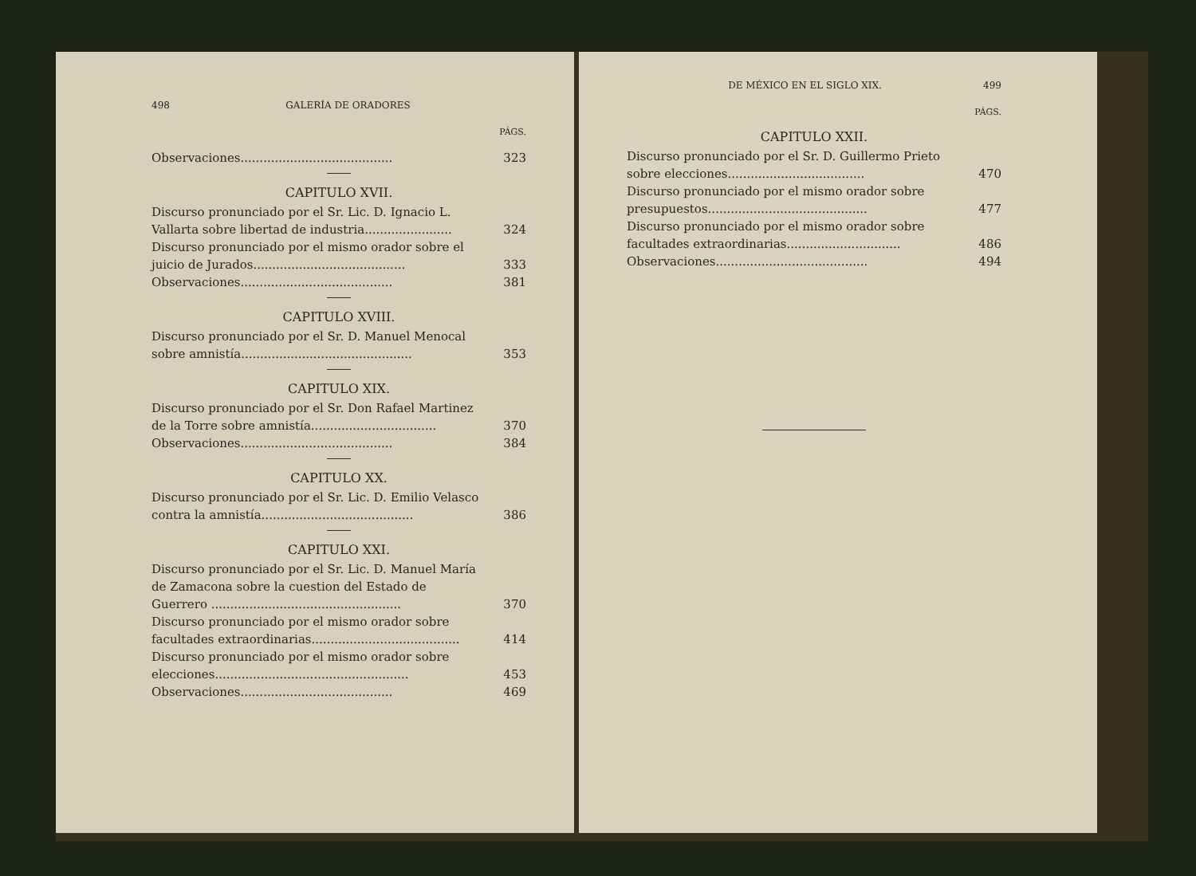498 GALERÍA DE ORADORES
PÁGS.
Observaciones........................................ 323
CAPITULO XVII.
Discurso pronunciado por el Sr. Lic. D. Ignacio L. Vallarta sobre libertad de industria....................... 324
Discurso pronunciado por el mismo orador sobre el juicio de Jurados........................................ 333
Observaciones........................................ 381
CAPITULO XVIII.
Discurso pronunciado por el Sr. D. Manuel Menocal sobre amnistía............................................. 353
CAPITULO XIX.
Discurso pronunciado por el Sr. Don Rafael Martinez de la Torre sobre amnistía................................. 370
Observaciones........................................ 384
CAPITULO XX.
Discurso pronunciado por el Sr. Lic. D. Emilio Velasco contra la amnistía........................................ 386
CAPITULO XXI.
Discurso pronunciado por el Sr. Lic. D. Manuel María de Zamacona sobre la cuestion del Estado de Guerrero .................................................. 370
Discurso pronunciado por el mismo orador sobre facultades extraordinarias....................................... 414
Discurso pronunciado por el mismo orador sobre elecciones................................................... 453
Observaciones........................................ 469
DE MÉXICO EN EL SIGLO XIX. 499
PÁGS.
CAPITULO XXII.
Discurso pronunciado por el Sr. D. Guillermo Prieto sobre elecciones.................................... 470
Discurso pronunciado por el mismo orador sobre presupuestos.......................................... 477
Discurso pronunciado por el mismo orador sobre facultades extraordinarias.............................. 486
Observaciones........................................ 494